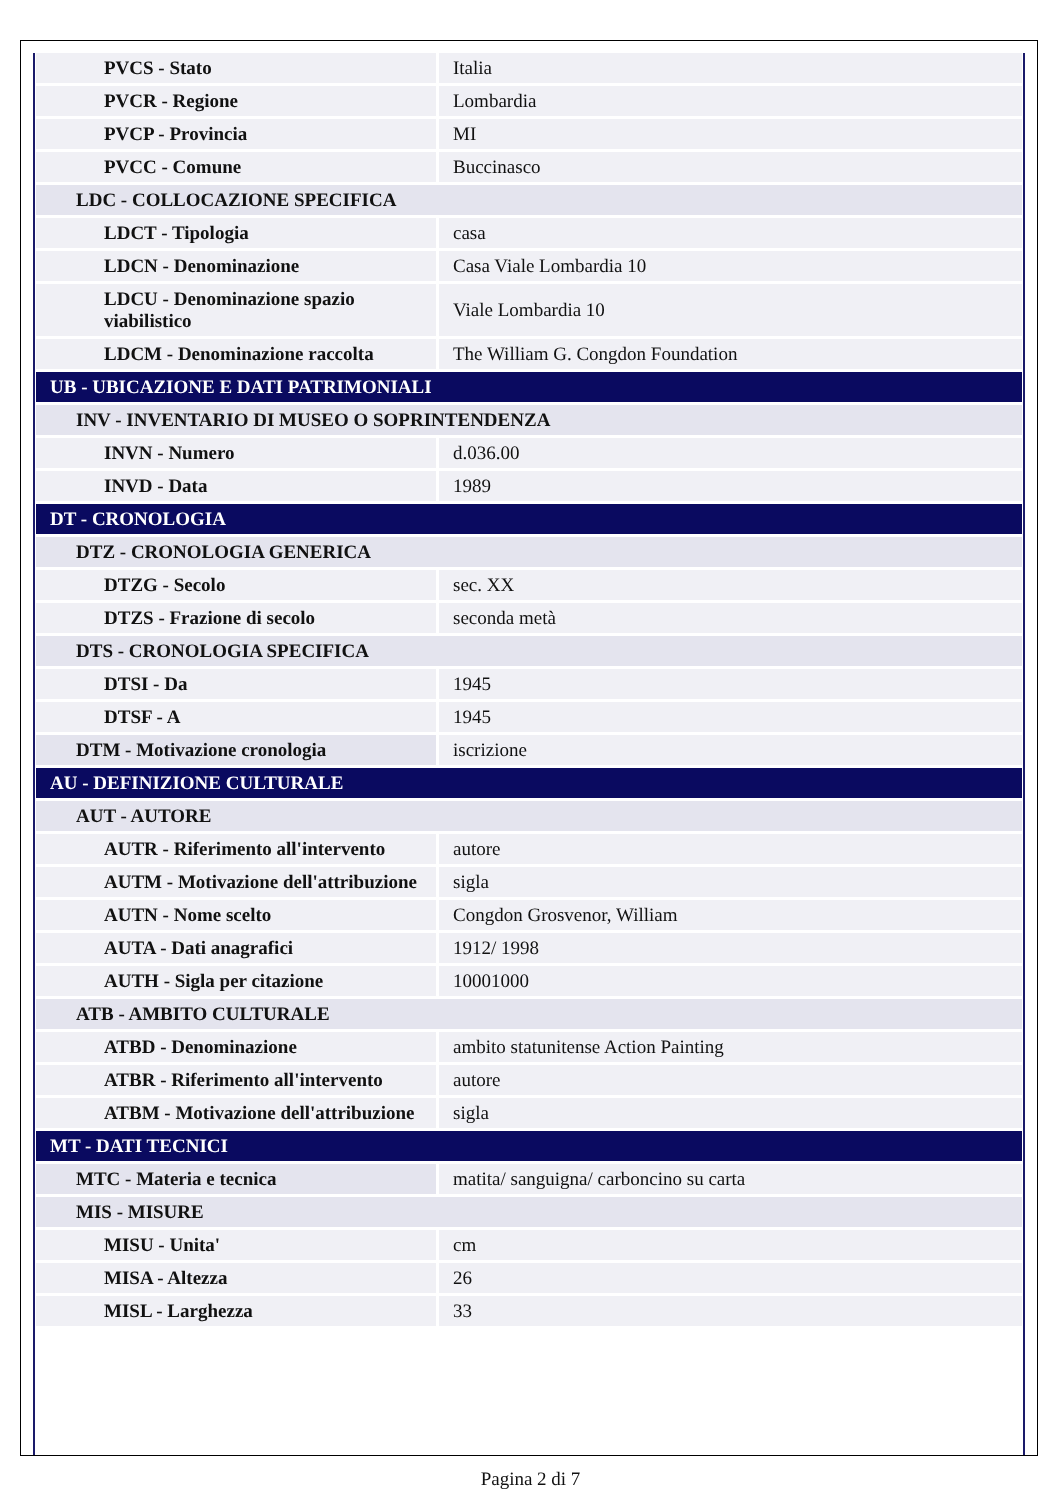| PVCS - Stato | Italia |
| PVCR - Regione | Lombardia |
| PVCP - Provincia | MI |
| PVCC - Comune | Buccinasco |
| LDC - COLLOCAZIONE SPECIFICA | |
| LDCT - Tipologia | casa |
| LDCN - Denominazione | Casa Viale Lombardia 10 |
| LDCU - Denominazione spazio viabilistico | Viale Lombardia 10 |
| LDCM - Denominazione raccolta | The William G. Congdon Foundation |
| UB - UBICAZIONE E DATI PATRIMONIALI | |
| INV - INVENTARIO DI MUSEO O SOPRINTENDENZA | |
| INVN - Numero | d.036.00 |
| INVD - Data | 1989 |
| DT - CRONOLOGIA | |
| DTZ - CRONOLOGIA GENERICA | |
| DTZG - Secolo | sec. XX |
| DTZS - Frazione di secolo | seconda metà |
| DTS - CRONOLOGIA SPECIFICA | |
| DTSI - Da | 1945 |
| DTSF - A | 1945 |
| DTM - Motivazione cronologia | iscrizione |
| AU - DEFINIZIONE CULTURALE | |
| AUT - AUTORE | |
| AUTR - Riferimento all'intervento | autore |
| AUTM - Motivazione dell'attribuzione | sigla |
| AUTN - Nome scelto | Congdon Grosvenor, William |
| AUTA - Dati anagrafici | 1912/ 1998 |
| AUTH - Sigla per citazione | 10001000 |
| ATB - AMBITO CULTURALE | |
| ATBD - Denominazione | ambito statunitense Action Painting |
| ATBR - Riferimento all'intervento | autore |
| ATBM - Motivazione dell'attribuzione | sigla |
| MT - DATI TECNICI | |
| MTC - Materia e tecnica | matita/ sanguigna/ carboncino su carta |
| MIS - MISURE | |
| MISU - Unita' | cm |
| MISA - Altezza | 26 |
| MISL - Larghezza | 33 |
Pagina 2 di 7